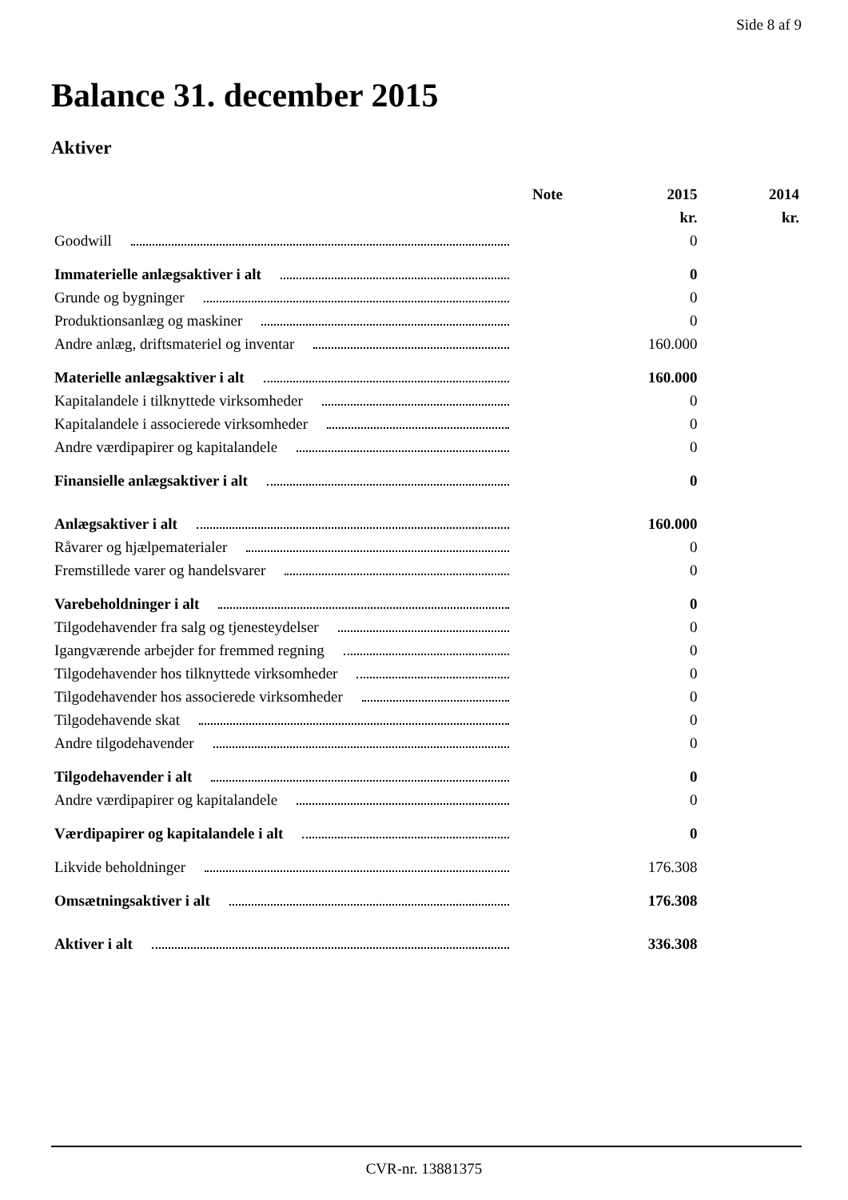Side 8 af 9
Balance 31. december 2015
Aktiver
| | Note | 2015 | 2014 |
| --- | --- | --- | --- |
| | | kr. | kr. |
| Goodwill | | 0 | |
| Immaterielle anlægsaktiver i alt | | 0 | |
| Grunde og bygninger | | 0 | |
| Produktionsanlæg og maskiner | | 0 | |
| Andre anlæg, driftsmateriel og inventar | | 160.000 | |
| Materielle anlægsaktiver i alt | | 160.000 | |
| Kapitalandele i tilknyttede virksomheder | | 0 | |
| Kapitalandele i associerede virksomheder | | 0 | |
| Andre værdipapirer og kapitalandele | | 0 | |
| Finansielle anlægsaktiver i alt | | 0 | |
| Anlægsaktiver i alt | | 160.000 | |
| Råvarer og hjælpematerialer | | 0 | |
| Fremstillede varer og handelsvarer | | 0 | |
| Varebeholdninger i alt | | 0 | |
| Tilgodehavender fra salg og tjenesteydelser | | 0 | |
| Igangværende arbejder for fremmed regning | | 0 | |
| Tilgodehavender hos tilknyttede virksomheder | | 0 | |
| Tilgodehavender hos associerede virksomheder | | 0 | |
| Tilgodehavende skat | | 0 | |
| Andre tilgodehavender | | 0 | |
| Tilgodehavender i alt | | 0 | |
| Andre værdipapirer og kapitalandele | | 0 | |
| Værdipapirer og kapitalandele i alt | | 0 | |
| Likvide beholdninger | | 176.308 | |
| Omsætningsaktiver i alt | | 176.308 | |
| Aktiver i alt | | 336.308 | |
CVR-nr. 13881375